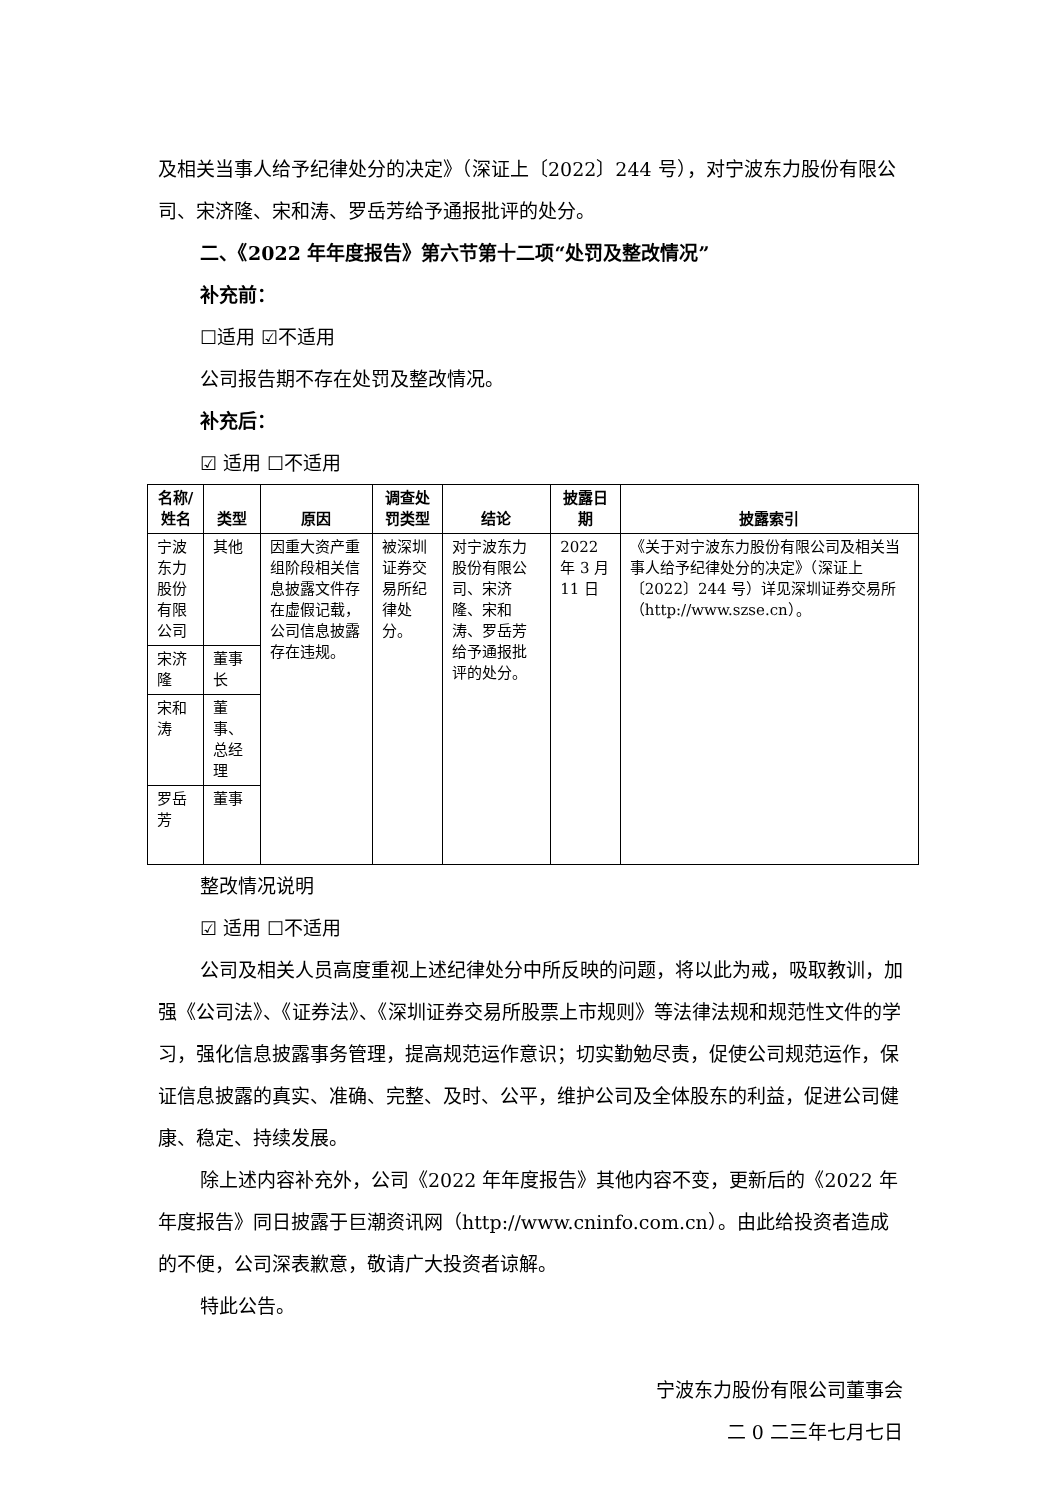及相关当事人给予纪律处分的决定》（深证上〔2022〕244 号），对宁波东力股份有限公司、宋济隆、宋和涛、罗岳芳给予通报批评的处分。
二、《2022 年年度报告》第六节第十二项“处罚及整改情况”
补充前：
☐适用 ☑不适用
公司报告期不存在处罚及整改情况。
补充后：
☑ 适用 ☐不适用
| 名称/姓名 | 类型 | 原因 | 调查处罚类型 | 结论 | 披露日期 | 披露索引 |
| --- | --- | --- | --- | --- | --- | --- |
| 宁波东力股份有限公司 | 其他 | 因重大资产重组阶段相关信息披露文件存在虚假记载，公司信息披露存在违规。 | 被深圳证券交易所纪律处分。 | 对宁波东力股份有限公司、宋济隆、宋和涛、罗岳芳给予通报批评的处分。 | 2022 年 3 月 11 日 | 《关于对宁波东力股份有限公司及相关当事人给予纪律处分的决定》（深证上〔2022〕244 号）详见深圳证券交易所（http://www.szse.cn）。 |
| 宋济隆 | 董事长 | | | | | |
| 宋和涛 | 董事、总经理 | | | | | |
| 罗岳芳 | 董事 | | | | | |
整改情况说明
☑ 适用 ☐不适用
公司及相关人员高度重视上述纪律处分中所反映的问题，将以此为戒，吸取教训，加强《公司法》、《证券法》、《深圳证券交易所股票上市规则》等法律法规和规范性文件的学习，强化信息披露事务管理，提高规范运作意识；切实勤勉尽责，促使公司规范运作，保证信息披露的真实、准确、完整、及时、公平，维护公司及全体股东的利益，促进公司健康、稳定、持续发展。
除上述内容补充外，公司《2022 年年度报告》其他内容不变，更新后的《2022 年年度报告》同日披露于巨潮资讯网（http://www.cninfo.com.cn）。由此给投资者造成的不便，公司深表歉意，敬请广大投资者谅解。
特此公告。
宁波东力股份有限公司董事会
二 0 二三年七月七日